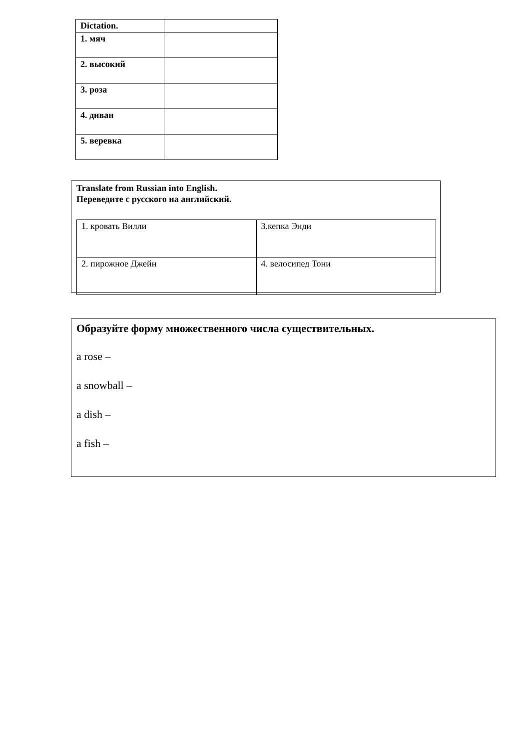| Dictation. | |
| 1. мяч | |
| 2. высокий | |
| 3. роза | |
| 4. диван | |
| 5. веревка | |
Translate from Russian into English.
Переведите с русского на английский.
| 1. кровать Вилли | 3.кепка Энди |
| 2. пирожное Джейн | 4. велосипед Тони |
Образуйте форму множественного числа существительных.
a rose –
a snowball –
a dish –
a fish –